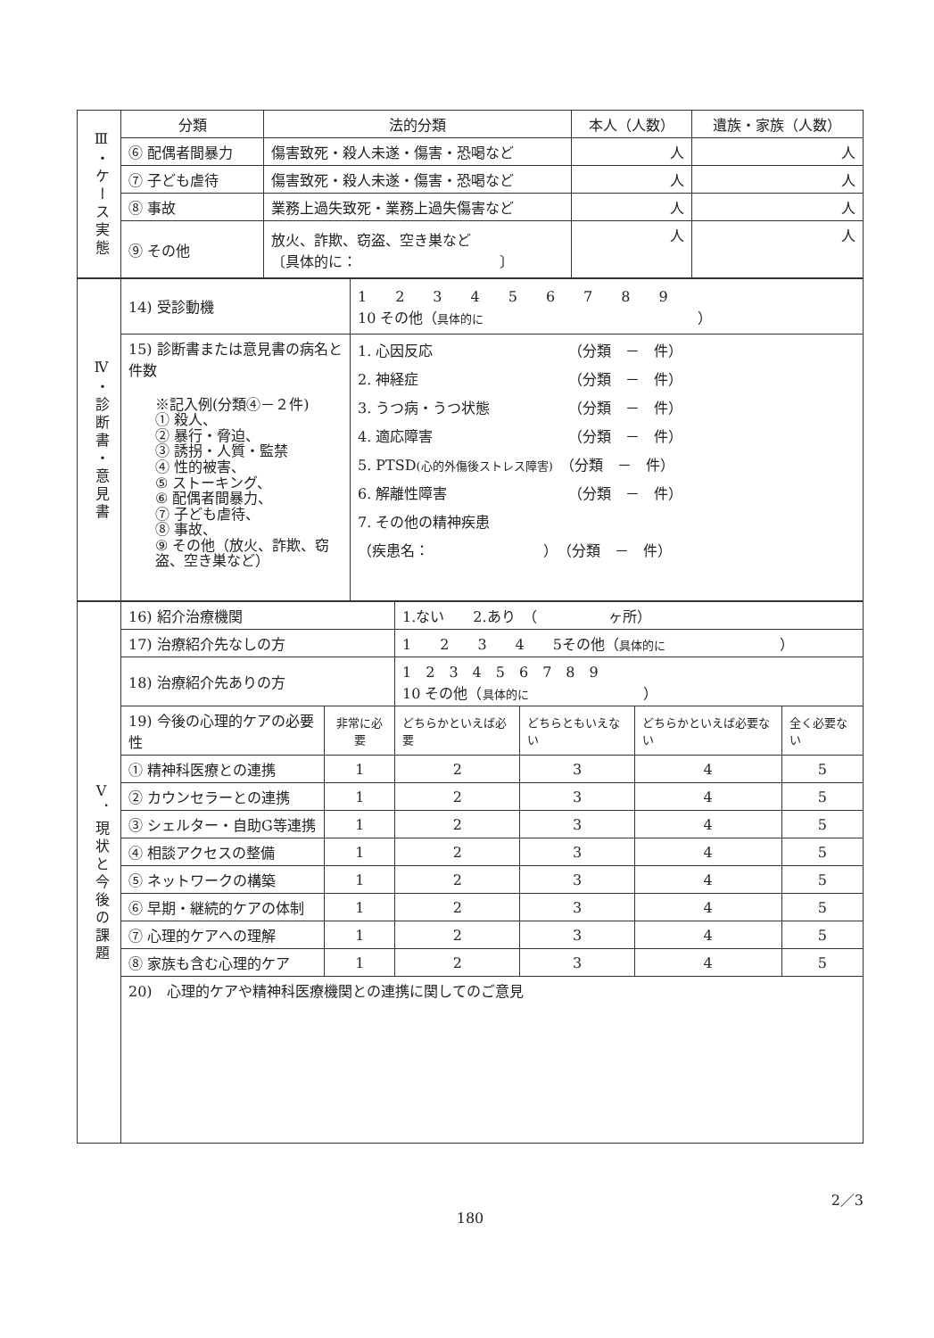| Ⅲ・ケース実態 | 分類 | 法的分類 | 本人（人数） | 遺族・家族（人数） |
| | ⑥ 配偶者間暴力 | 傷害致死・殺人未遂・傷害・恐喝など | 人 | 人 |
| | ⑦ 子ども虐待 | 傷害致死・殺人未遂・傷害・恐喝など | 人 | 人 |
| | ⑧ 事故 | 業務上過失致死・業務上過失傷害など | 人 | 人 |
| | ⑨ その他 | 放火、詐欺、窃盗、空き巣など 〔具体的に： 〕 | 人 | 人 |
| Ⅳ・診断書・意見書 | 14) 受診動機 | 1 2 3 4 5 6 7 8 9 10 その他（ 具体的に ） |
| | 15) 診断書または意見書の病名と件数 ※記入例(分類④－２件) ① 殺人、 ② 暴行・脅迫、 ③ 誘拐・人質・監禁 ④ 性的被害、 ⑤ ストーキング、 ⑥ 配偶者間暴力、 ⑦ 子ども虐待、 ⑧ 事故、 ⑨ その他（放火、詐欺、窃盗、空き巣など） | 1. 心因反応 （分類 － 件） 2. 神経症 （分類 － 件） 3. うつ病・うつ状態 （分類 － 件） 4. 適応障害 （分類 － 件） 5. PTSD (心的外傷後ストレス障害) （分類 － 件） 6. 解離性障害 （分類 － 件） 7. その他の精神疾患 （疾患名： ） （分類 － 件） |
| Ⅴ．現状と今後の課題 | 16) 紹介治療機関 | | 1.ない 2.あり （ ヶ所） | | | |
| | 17) 治療紹介先なしの方 | | 1 2 3 4 5その他（ 具体的に ） | | | |
| | 18) 治療紹介先ありの方 | | 1 2 3 4 5 6 7 8 9 10 その他（ 具体的に ） | | | |
| | 19) 今後の心理的ケアの必要性 | 非常に必要 | どちらかといえば必要 | どちらともいえない | どちらかといえば必要ない | 全く必要ない |
| | ① 精神科医療との連携 | 1 | 2 | 3 | 4 | 5 |
| | ② カウンセラーとの連携 | 1 | 2 | 3 | 4 | 5 |
| | ③ シェルター・自助G等連携 | 1 | 2 | 3 | 4 | 5 |
| | ④ 相談アクセスの整備 | 1 | 2 | 3 | 4 | 5 |
| | ⑤ ネットワークの構築 | 1 | 2 | 3 | 4 | 5 |
| | ⑥ 早期・継続的ケアの体制 | 1 | 2 | 3 | 4 | 5 |
| | ⑦ 心理的ケアへの理解 | 1 | 2 | 3 | 4 | 5 |
| | ⑧ 家族も含む心理的ケア | 1 | 2 | 3 | 4 | 5 |
| | 20) 心理的ケアや精神科医療機関との連携に関してのご意見 | | | | | |
2／3
180